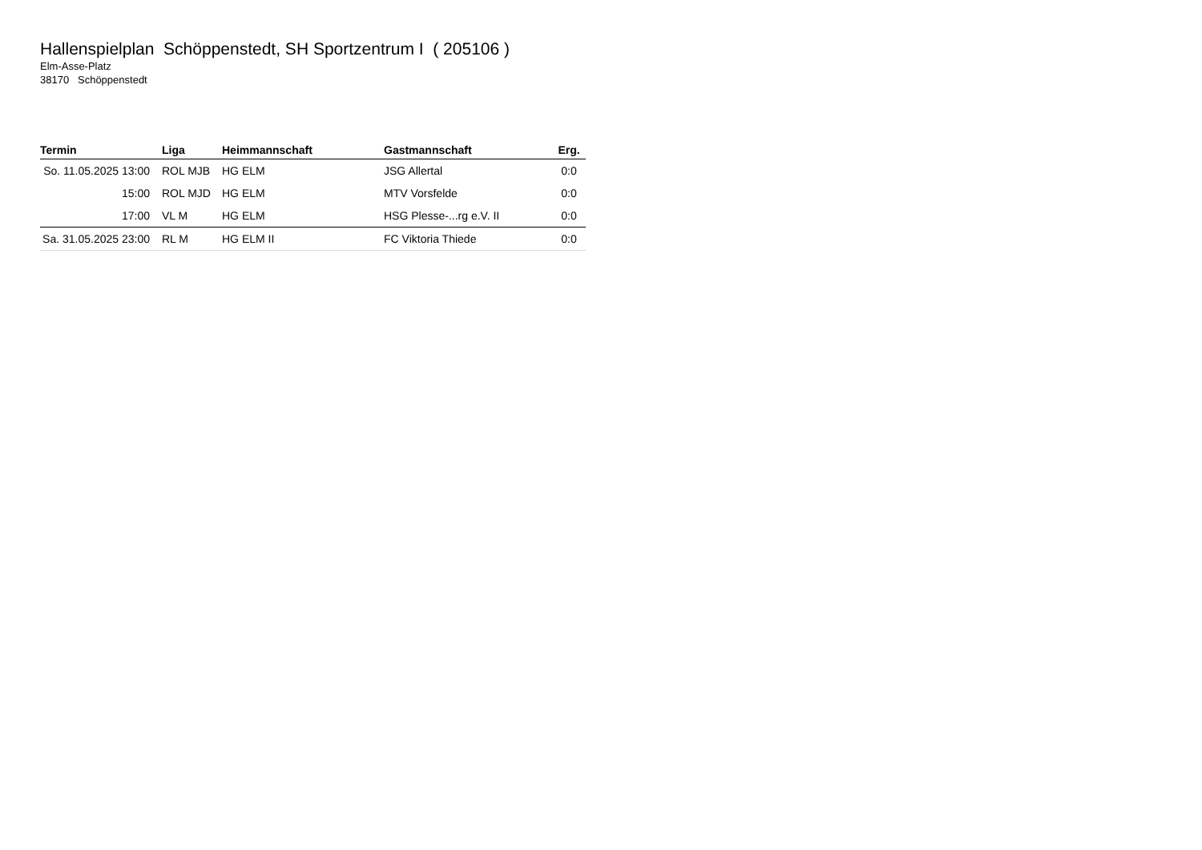Hallenspielplan Schöppenstedt, SH Sportzentrum I ( 205106 )
Elm-Asse-Platz
38170 Schöppenstedt
| Termin | Liga | Heimmannschaft | Gastmannschaft | Erg. |
| --- | --- | --- | --- | --- |
| So. 11.05.2025 13:00 | ROL MJB | HG ELM | JSG Allertal | 0:0 |
| 15:00 | ROL MJD | HG ELM | MTV Vorsfelde | 0:0 |
| 17:00 | VL M | HG ELM | HSG Plesse-...rg e.V. II | 0:0 |
| Sa. 31.05.2025 23:00 | RL M | HG ELM II | FC Viktoria Thiede | 0:0 |